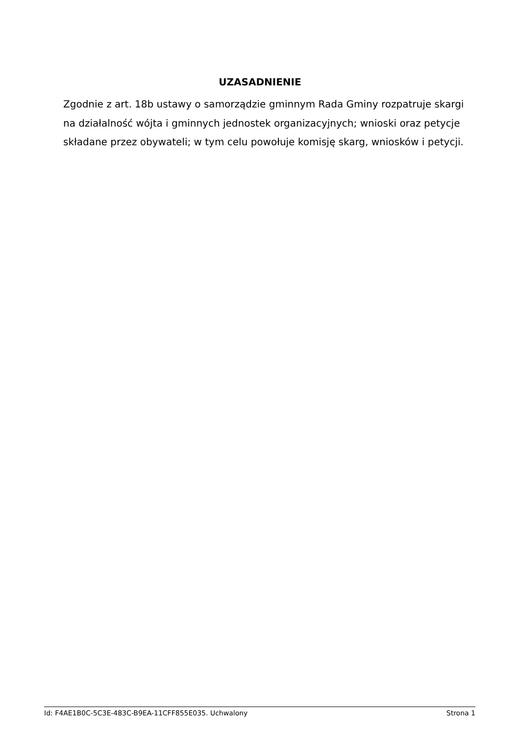UZASADNIENIE
Zgodnie z art. 18b ustawy o samorządzie gminnym Rada Gminy rozpatruje skargi na działalność wójta i gminnych jednostek organizacyjnych; wnioski oraz petycje składane przez obywateli; w tym celu powołuje komisję skarg, wniosków i petycji.
Id: F4AE1B0C-5C3E-483C-B9EA-11CFF855E035. Uchwalony Strona 1